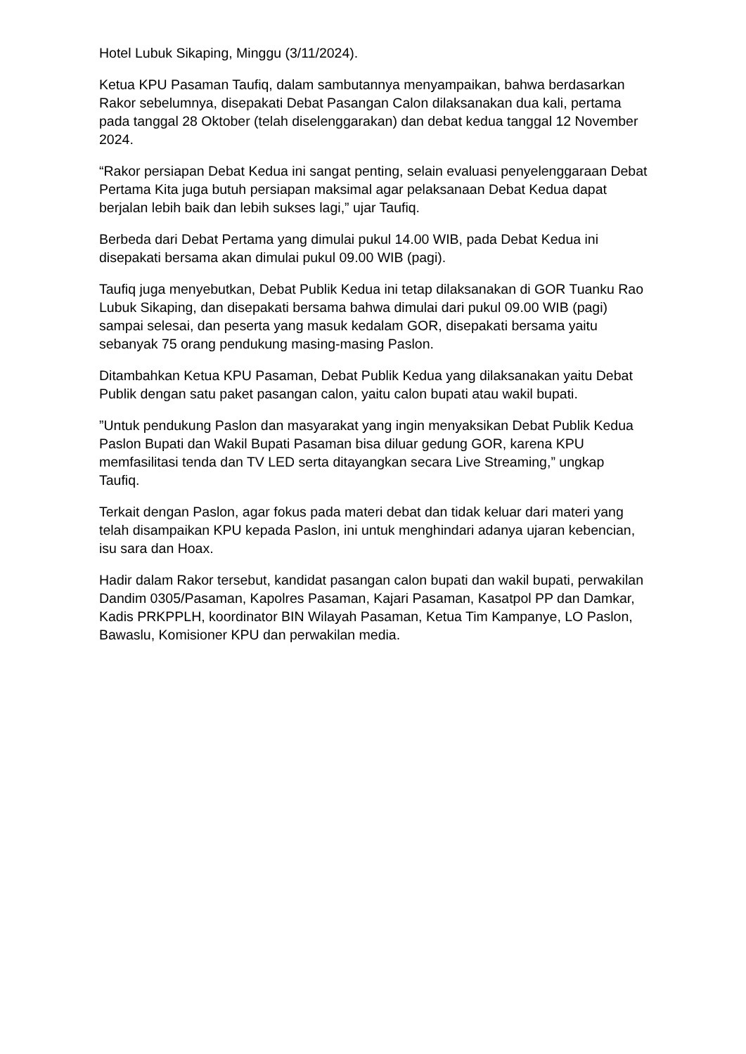Hotel Lubuk Sikaping, Minggu (3/11/2024).
Ketua KPU Pasaman Taufiq, dalam sambutannya menyampaikan, bahwa berdasarkan Rakor sebelumnya, disepakati Debat Pasangan Calon dilaksanakan dua kali, pertama pada tanggal 28 Oktober (telah diselenggarakan) dan debat kedua tanggal 12 November 2024.
“Rakor persiapan Debat Kedua ini sangat penting, selain evaluasi penyelenggaraan Debat Pertama Kita juga butuh persiapan maksimal agar pelaksanaan Debat Kedua dapat berjalan lebih baik dan lebih sukses lagi,” ujar Taufiq.
Berbeda dari Debat Pertama yang dimulai pukul 14.00 WIB, pada Debat Kedua ini disepakati bersama akan dimulai pukul 09.00 WIB (pagi).
Taufiq juga menyebutkan, Debat Publik Kedua ini tetap dilaksanakan di GOR Tuanku Rao Lubuk Sikaping, dan disepakati bersama bahwa dimulai dari pukul 09.00 WIB (pagi) sampai selesai, dan peserta yang masuk kedalam GOR, disepakati bersama yaitu sebanyak 75 orang pendukung masing-masing Paslon.
Ditambahkan Ketua KPU Pasaman, Debat Publik Kedua yang dilaksanakan yaitu Debat Publik dengan satu paket pasangan calon, yaitu calon bupati atau wakil bupati.
”Untuk pendukung Paslon dan masyarakat yang ingin menyaksikan Debat Publik Kedua Paslon Bupati dan Wakil Bupati Pasaman bisa diluar gedung GOR, karena KPU memfasilitasi tenda dan TV LED serta ditayangkan secara Live Streaming,” ungkap Taufiq.
Terkait dengan Paslon, agar fokus pada materi debat dan tidak keluar dari materi yang telah disampaikan KPU kepada Paslon, ini untuk menghindari adanya ujaran kebencian, isu sara dan Hoax.
Hadir dalam Rakor tersebut, kandidat pasangan calon bupati dan wakil bupati, perwakilan Dandim 0305/Pasaman, Kapolres Pasaman, Kajari Pasaman, Kasatpol PP dan Damkar, Kadis PRKPPLH, koordinator BIN Wilayah Pasaman, Ketua Tim Kampanye, LO Paslon, Bawaslu, Komisioner KPU dan perwakilan media.